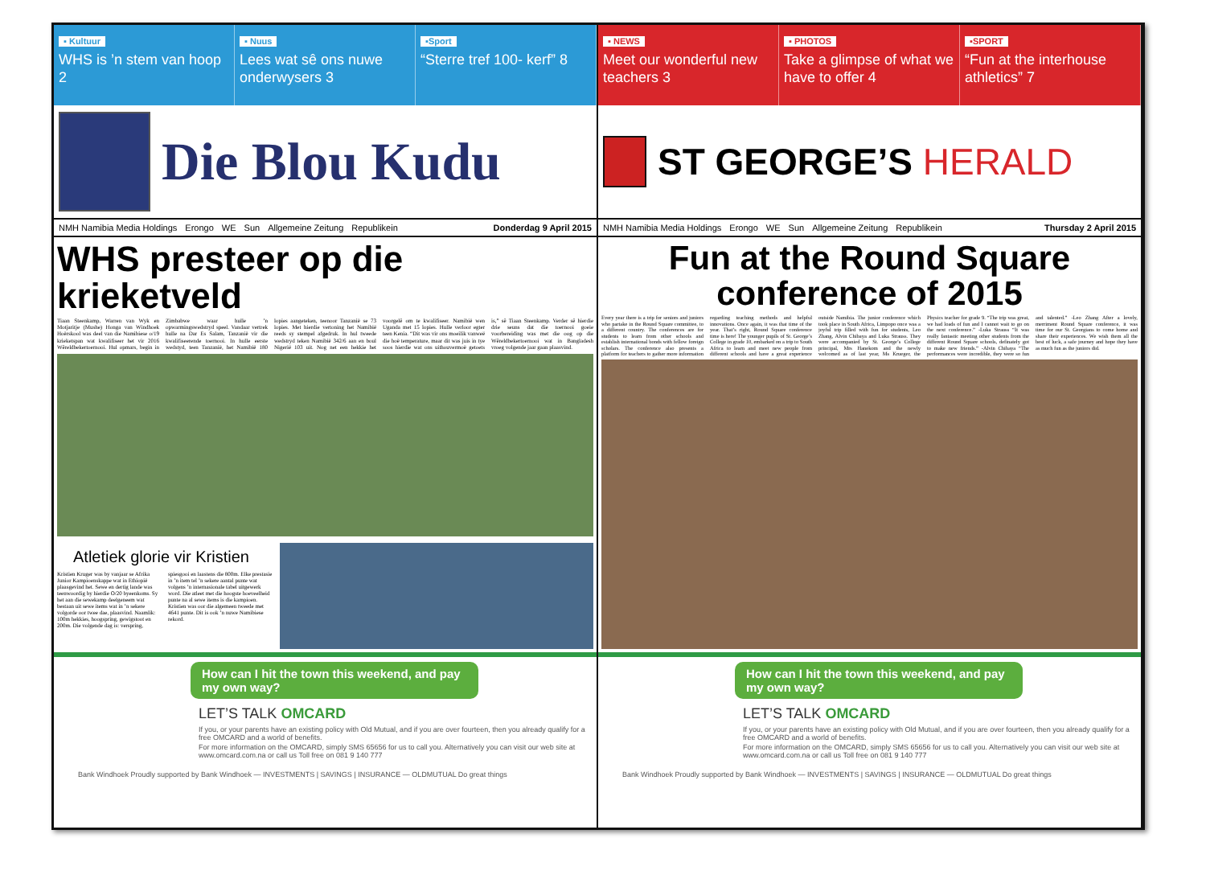▪ Kultuur
WHS is ’n stem van hoop 2
▪ Nuus
Lees wat sê ons nuwe onderwysers 3
▪Sport
“Sterre tref 100- kerf” 8
Die Blou Kudu
NMH Namibia Media Holdings Erongo WE Sun Allgemeine Zeitung Republikein Donderdag 9 April 2015
WHS presteer op die krieketveld
Tiaan Steenkamp, Warren van Wyk en Motjaritje (Mushe) Honga van Windhoek Hoërskool was deel van die Namibiese o/19 krieketspan wat kwalifiseer het vir 2016 Wêreldbekertoernooi. Hul opmars, begin in Zimbabwe waar hulle ’n opwarmingswedstryd speel. Vandaar vertrek hulle na Dar Es Salam, Tanzanië vir die kwalifiseerende toernooi. In hulle eerste wedstyd, teen Tanzanië, het Namibië 180 lopies aangeteken, teenoor Tanzanië se 73 lopies. Met hierdie vertoning het Namibië reeds sy stempel afgedruk. In hul tweede wedstryd teken Namibië 342/6 aan en boul Nigerië 103 uit. Nog net een hekkie het voorgelê om te kwalifiseer. Namibië wen Uganda met 15 lopies. Hulle verloor egter teen Kenia. “Dit was vir ons moeilik vanweë die hoë temperature, maar dit was juis in tye soos hierdie wat ons uithouvermoë getoets is,” sê Tiaan Steenkamp. Verder sê hierdie drie seuns dat die toernooi goeie voorbereiding was met die oog op die Wêreldbekertoernooi wat in Bangladesh vroeg volgende jaar gaan plaasvind.
Atletiek glorie vir Kristien
Kristien Kruger was by vanjaar se Afrika Junior Kampioenskappe wat in Ethiopië plaasgevind het. Sewe en dertig lande was teenwoordig by hierdie O/20 byeenkoms. Sy het aan die sewekamp deelgeneem wat bestaan uit sewe items wat in ’n sekere volgorde oor twee dae, plaasvind. Naamlik: 100m hekkies, hoogspring, gewigstoot en 200m. Die volgende dag is: verspring, spiesgooi en laastens die 800m. Elke prestasie in ’n item tel ’n sekere aantal punte wat volgens ’n internasionale tabel uitgewerk word. Die atleet met die hoogste hoeveelheid punte na al sewe items is die kampioen. Kristien was oor die algemeen tweede met 4641 punte. Dit is ook ’n nuwe Namibiese rekord.
How can I hit the town this weekend, and pay my own way?
LET’S TALK OMCARD
If you, or your parents have an existing policy with Old Mutual, and if you are over fourteen, then you already qualify for a free OMCARD and a world of benefits.
For more information on the OMCARD, simply SMS 65656 for us to call you. Alternatively you can visit our web site at www.omcard.com.na or call us Toll free on 081 9 140 777
Bank Windhoek Proudly supported by Bank Windhoek — INVESTMENTS | SAVINGS | INSURANCE — OLDMUTUAL Do great things
▪ NEWS
Meet our wonderful new teachers 3
▪ PHOTOS
Take a glimpse of what we have to offer 4
▪SPORT
“Fun at the interhouse athletics” 7
ST GEORGE’S HERALD
NMH Namibia Media Holdings Erongo WE Sun Allgemeine Zeitung Republikein Thursday 2 April 2015
Fun at the Round Square conference of 2015
Every year there is a trip for seniors and juniors who partake in the Round Square committee, to a different country. The conferences are for students to learn from other schools and establish international bonds with fellow foreign scholars. The conference also presents a platform for teachers to gather more information regarding teaching methods and helpful innovations. Once again, it was that time of the year. That’s right, Round Square conference time is here! The younger pupils of St. George’s College in grade 10, embarked on a trip to South Africa to learn and meet new people from different schools and have a great experience outside Namibia. The junior conference which took place in South Africa, Limpopo once was a joyful trip filled with fun for students, Leo Zhang, Alvin Chibaya and Luka Strauss. They were accompanied by St. George’s College principal, Mrs Hanekom and the newly welcomed as of last year, Ms Krueger, the Physics teacher for grade 9. “The trip was great, we had loads of fun and I cannot wait to go on the next conference.” -Luka Strauss “It was really fantastic meeting other students from the different Round Square schools, definately got to make new friends.” -Alvin Chibaya “The performances were incredible, they were so fun and talented.” -Leo Zhang After a lovely, merriment Round Square conference, it was time for our St. Georgians to come home and share their experiences. We wish them all the best of luck, a safe journey and hope they have as much fun as the juniors did.
How can I hit the town this weekend, and pay my own way?
LET’S TALK OMCARD
If you, or your parents have an existing policy with Old Mutual, and if you are over fourteen, then you already qualify for a free OMCARD and a world of benefits.
For more information on the OMCARD, simply SMS 65656 for us to call you. Alternatively you can visit our web site at www.omcard.com.na or call us Toll free on 081 9 140 777
Bank Windhoek Proudly supported by Bank Windhoek — INVESTMENTS | SAVINGS | INSURANCE — OLDMUTUAL Do great things